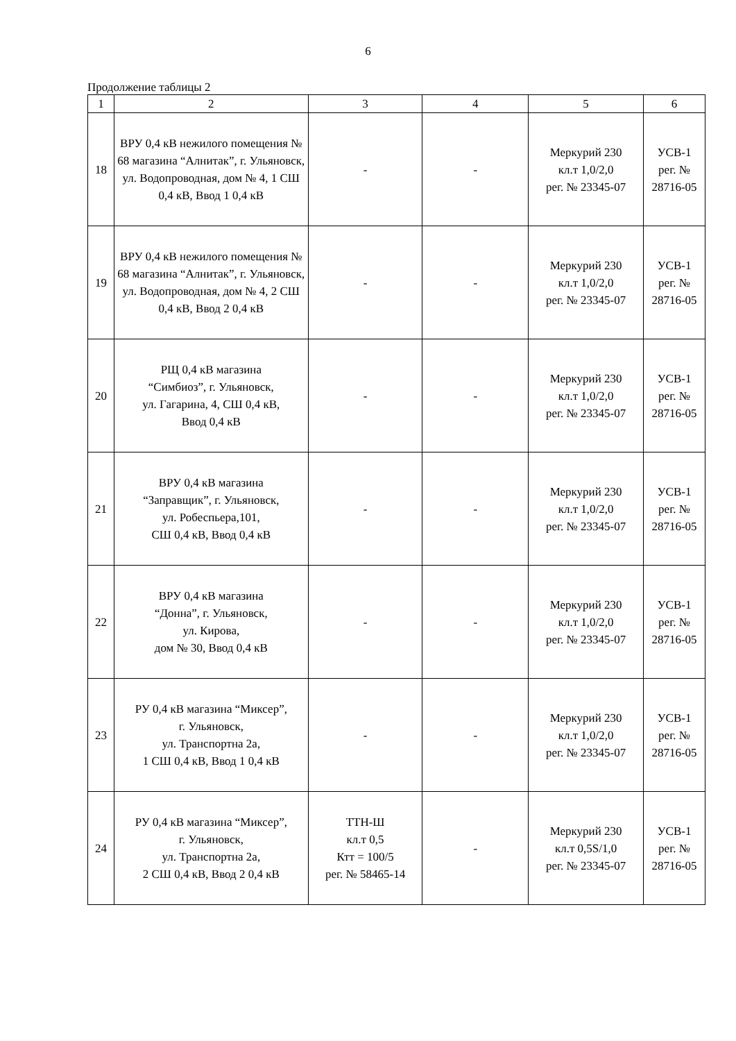6
Продолжение таблицы 2
| 1 | 2 | 3 | 4 | 5 | 6 |
| --- | --- | --- | --- | --- | --- |
| 18 | ВРУ 0,4 кВ нежилого помещения № 68 магазина “Алнитак”, г. Ульяновск, ул. Водопроводная, дом № 4, 1 СШ 0,4 кВ, Ввод 1 0,4 кВ | - | - | Меркурий 230 кл.т 1,0/2,0 рег. № 23345-07 | УСВ-1 рег. № 28716-05 |
| 19 | ВРУ 0,4 кВ нежилого помещения № 68 магазина “Алнитак”, г. Ульяновск, ул. Водопроводная, дом № 4, 2 СШ 0,4 кВ, Ввод 2 0,4 кВ | - | - | Меркурий 230 кл.т 1,0/2,0 рег. № 23345-07 | УСВ-1 рег. № 28716-05 |
| 20 | РЩ 0,4 кВ магазина “Симбиоз”, г. Ульяновск, ул. Гагарина, 4, СШ 0,4 кВ, Ввод 0,4 кВ | - | - | Меркурий 230 кл.т 1,0/2,0 рег. № 23345-07 | УСВ-1 рег. № 28716-05 |
| 21 | ВРУ 0,4 кВ магазина “Заправщик”, г. Ульяновск, ул. Робеспьера,101, СШ 0,4 кВ, Ввод 0,4 кВ | - | - | Меркурий 230 кл.т 1,0/2,0 рег. № 23345-07 | УСВ-1 рег. № 28716-05 |
| 22 | ВРУ 0,4 кВ магазина “Донна”, г. Ульяновск, ул. Кирова, дом № 30, Ввод 0,4 кВ | - | - | Меркурий 230 кл.т 1,0/2,0 рег. № 23345-07 | УСВ-1 рег. № 28716-05 |
| 23 | РУ 0,4 кВ магазина “Миксер”, г. Ульяновск, ул. Транспортна 2а, 1 СШ 0,4 кВ, Ввод 1 0,4 кВ | - | - | Меркурий 230 кл.т 1,0/2,0 рег. № 23345-07 | УСВ-1 рег. № 28716-05 |
| 24 | РУ 0,4 кВ магазина “Миксер”, г. Ульяновск, ул. Транспортна 2а, 2 СШ 0,4 кВ, Ввод 2 0,4 кВ | ТТН-Ш кл.т 0,5 Ктт = 100/5 рег. № 58465-14 | - | Меркурий 230 кл.т 0,5S/1,0 рег. № 23345-07 | УСВ-1 рег. № 28716-05 |